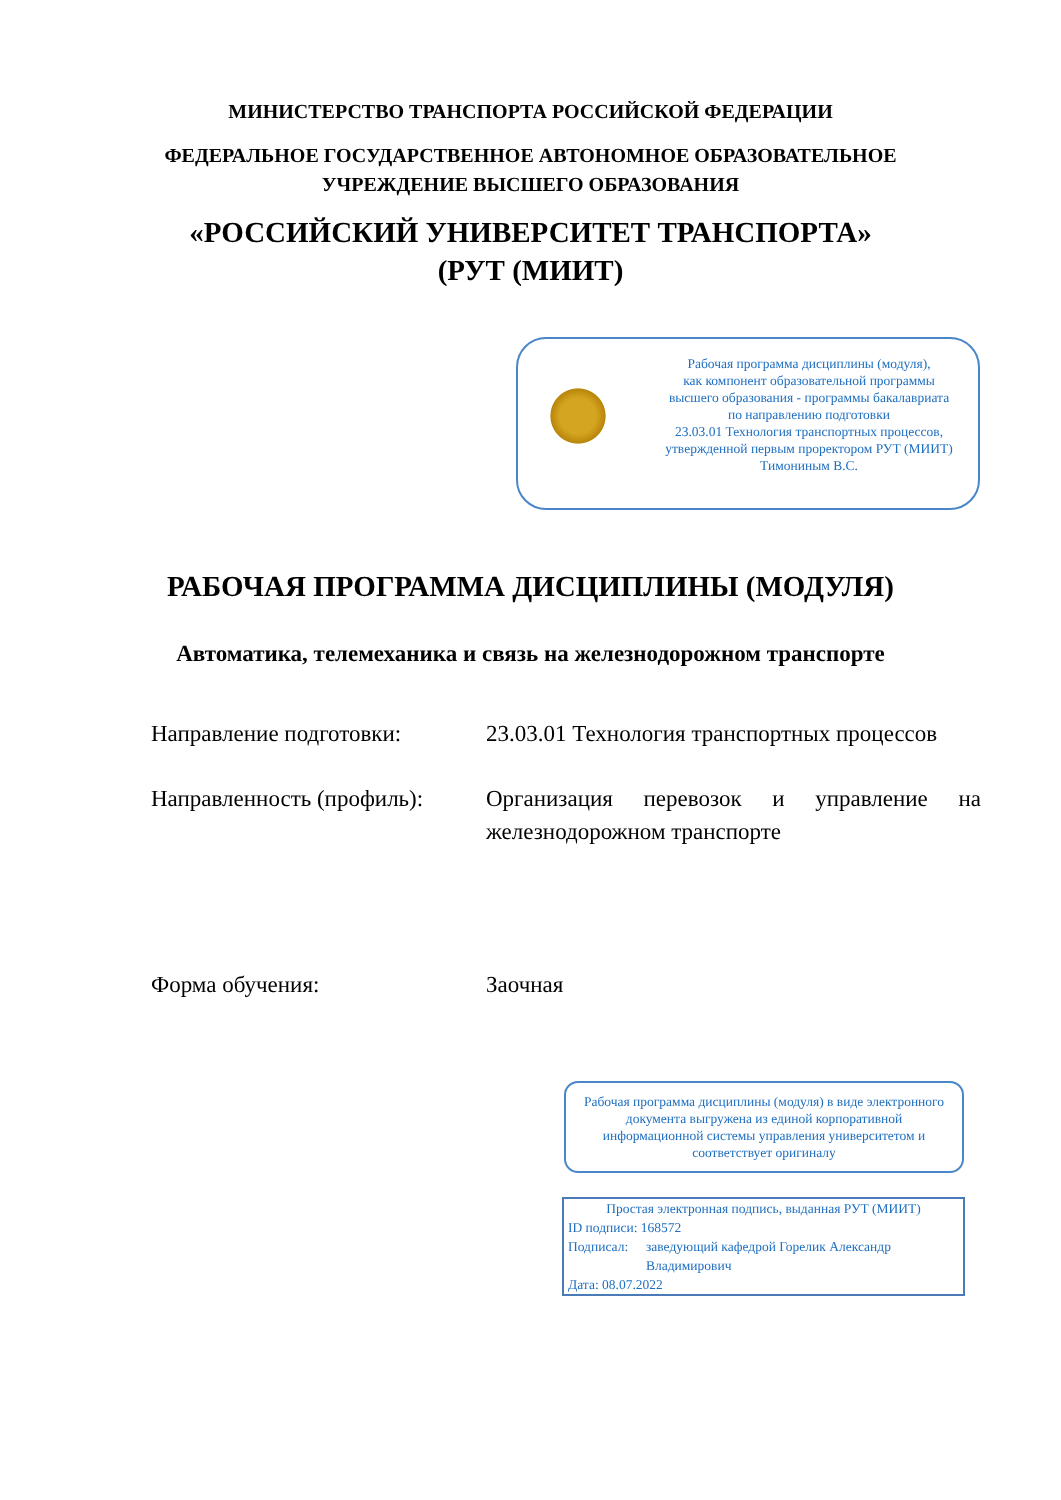МИНИСТЕРСТВО ТРАНСПОРТА РОССИЙСКОЙ ФЕДЕРАЦИИ
ФЕДЕРАЛЬНОЕ ГОСУДАРСТВЕННОЕ АВТОНОМНОЕ ОБРАЗОВАТЕЛЬНОЕ
УЧРЕЖДЕНИЕ ВЫСШЕГО ОБРАЗОВАНИЯ
«РОССИЙСКИЙ УНИВЕРСИТЕТ ТРАНСПОРТА»
(РУТ (МИИТ)
Рабочая программа дисциплины (модуля),
как компонент образовательной программы
высшего образования - программы бакалавриата
по направлению подготовки
23.03.01 Технология транспортных процессов,
утвержденной первым проректором РУТ (МИИТ)
Тимониным В.С.
РАБОЧАЯ ПРОГРАММА ДИСЦИПЛИНЫ (МОДУЛЯ)
Автоматика, телемеханика и связь на железнодорожном транспорте
Направление подготовки: 23.03.01 Технология транспортных процессов
Направленность (профиль):
Организация перевозок и управление на железнодорожном транспорте
Форма обучения: Заочная
Рабочая программа дисциплины (модуля) в виде электронного документа выгружена из единой корпоративной информационной системы управления университетом и соответствует оригиналу
Простая электронная подпись, выданная РУТ (МИИТ)
ID подписи: 168572
Подписал: заведующий кафедрой Горелик Александр
Владимирович
Дата: 08.07.2022